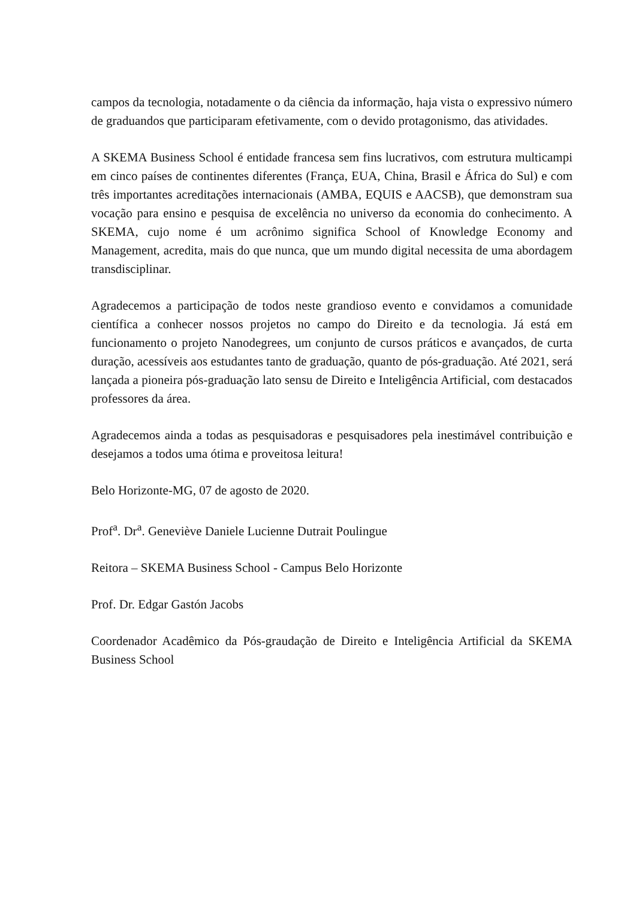campos da tecnologia, notadamente o da ciência da informação, haja vista o expressivo número de graduandos que participaram efetivamente, com o devido protagonismo, das atividades.
A SKEMA Business School é entidade francesa sem fins lucrativos, com estrutura multicampi em cinco países de continentes diferentes (França, EUA, China, Brasil e África do Sul) e com três importantes acreditações internacionais (AMBA, EQUIS e AACSB), que demonstram sua vocação para ensino e pesquisa de excelência no universo da economia do conhecimento. A SKEMA, cujo nome é um acrônimo significa School of Knowledge Economy and Management, acredita, mais do que nunca, que um mundo digital necessita de uma abordagem transdisciplinar.
Agradecemos a participação de todos neste grandioso evento e convidamos a comunidade científica a conhecer nossos projetos no campo do Direito e da tecnologia. Já está em funcionamento o projeto Nanodegrees, um conjunto de cursos práticos e avançados, de curta duração, acessíveis aos estudantes tanto de graduação, quanto de pós-graduação. Até 2021, será lançada a pioneira pós-graduação lato sensu de Direito e Inteligência Artificial, com destacados professores da área.
Agradecemos ainda a todas as pesquisadoras e pesquisadores pela inestimável contribuição e desejamos a todos uma ótima e proveitosa leitura!
Belo Horizonte-MG, 07 de agosto de 2020.
Prof<sup>a</sup>. Dr<sup>a</sup>. Geneviève Daniele Lucienne Dutrait Poulingue
Reitora – SKEMA Business School - Campus Belo Horizonte
Prof. Dr. Edgar Gastón Jacobs
Coordenador Acadêmico da Pós-graudação de Direito e Inteligência Artificial da SKEMA Business School